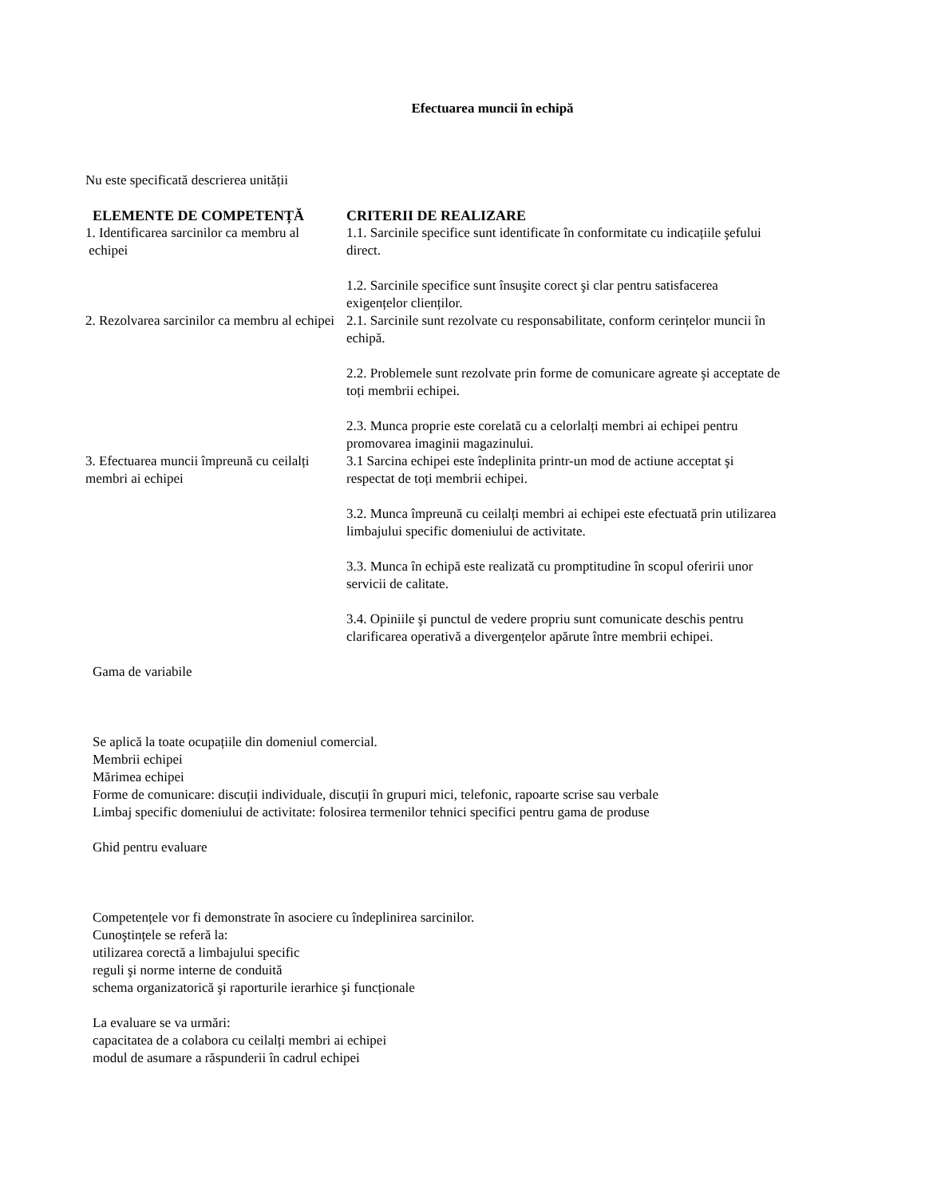Efectuarea muncii în echipă
Nu este specificată descrierea unității
| ELEMENTE DE COMPETENȚĂ | CRITERII DE REALIZARE |
| --- | --- |
| 1. Identificarea sarcinilor ca membru al echipei | 1.1. Sarcinile specifice sunt identificate în conformitate cu indicațiile şefului direct. 1.2. Sarcinile specifice sunt însuşite corect şi clar pentru satisfacerea exigențelor clienților. |
| 2. Rezolvarea sarcinilor ca membru al echipei | 2.1. Sarcinile sunt rezolvate cu responsabilitate, conform cerințelor muncii în echipă. 2.2. Problemele sunt rezolvate prin forme de comunicare agreate şi acceptate de toți membrii echipei. 2.3. Munca proprie este corelată cu a celorlalți membri ai echipei pentru promovarea imaginii magazinului. |
| 3. Efectuarea muncii împreună cu ceilalți membri ai echipei | 3.1 Sarcina echipei este îndeplinita printr-un mod de actiune acceptat şi respectat de toți membrii echipei. 3.2. Munca împreună cu ceilalți membri ai echipei este efectuată prin utilizarea limbajului specific domeniului de activitate. 3.3. Munca în echipă este realizată cu promptitudine în scopul oferirii unor servicii de calitate. 3.4. Opiniile şi punctul de vedere propriu sunt comunicate deschis pentru clarificarea operativă a divergențelor apărute între membrii echipei. |
Gama de variabile
Se aplică la toate ocupațiile din domeniul comercial.
Membrii echipei
Mărimea echipei
Forme de comunicare: discuții individuale, discuții în grupuri mici, telefonic, rapoarte scrise sau verbale
Limbaj specific domeniului de activitate: folosirea termenilor tehnici specifici pentru gama de produse
Ghid pentru evaluare
Competențele vor fi demonstrate în asociere cu îndeplinirea sarcinilor.
Cunoştințele se referă la:
utilizarea corectă a limbajului specific
reguli şi norme interne de conduită
schema organizatorică şi raporturile ierarhice şi funcționale
La evaluare se va urmări:
capacitatea de a colabora cu ceilalți membri ai echipei
modul de asumare a răspunderii în cadrul echipei